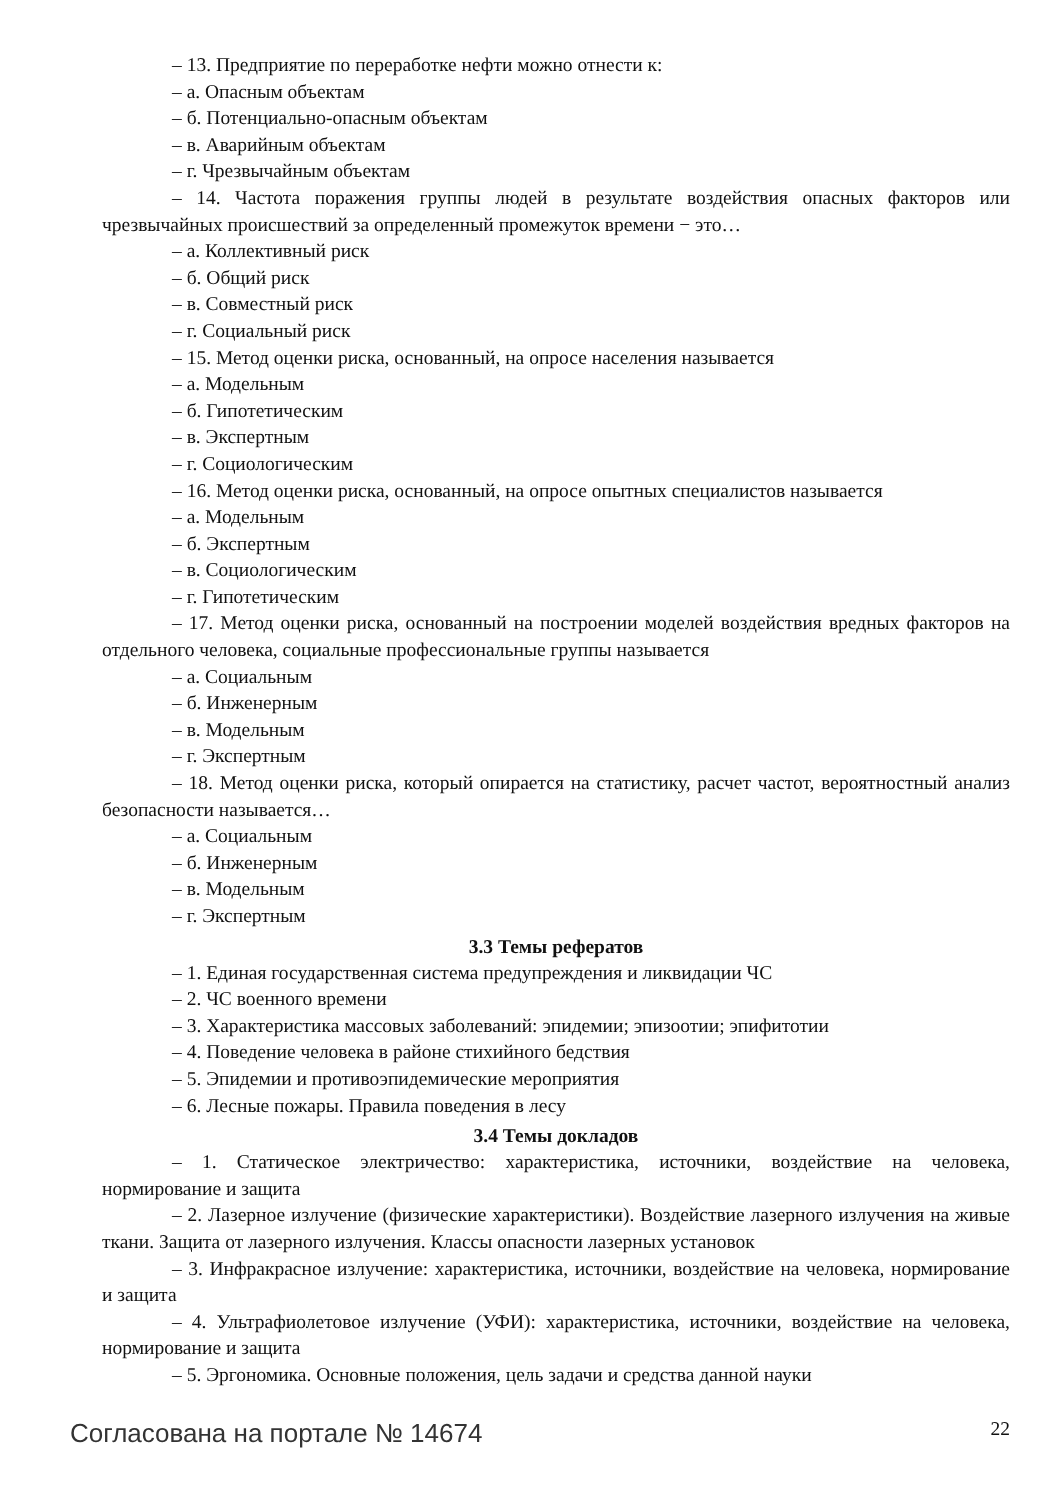– 13. Предприятие по переработке нефти можно отнести к:
– а. Опасным объектам
– б. Потенциально-опасным объектам
– в. Аварийным объектам
– г. Чрезвычайным объектам
– 14. Частота поражения группы людей в результате воздействия опасных факторов или чрезвычайных происшествий за определенный промежуток времени − это…
– а. Коллективный риск
– б. Общий риск
– в. Совместный риск
– г. Социальный риск
– 15. Метод оценки риска, основанный, на опросе населения называется
– а. Модельным
– б. Гипотетическим
– в. Экспертным
– г. Социологическим
– 16. Метод оценки риска, основанный, на опросе опытных специалистов называется
– а. Модельным
– б. Экспертным
– в. Социологическим
– г. Гипотетическим
– 17. Метод оценки риска, основанный на построении моделей воздействия вредных факторов на отдельного человека, социальные профессиональные группы называется
– а. Социальным
– б. Инженерным
– в. Модельным
– г. Экспертным
– 18. Метод оценки риска, который опирается на статистику, расчет частот, вероятностный анализ безопасности называется…
– а. Социальным
– б. Инженерным
– в. Модельным
– г. Экспертным
3.3 Темы рефератов
– 1. Единая государственная система предупреждения и ликвидации ЧС
– 2. ЧС военного времени
– 3. Характеристика массовых заболеваний: эпидемии; эпизоотии; эпифитотии
– 4. Поведение человека в районе стихийного бедствия
– 5. Эпидемии и противоэпидемические мероприятия
– 6. Лесные пожары. Правила поведения в лесу
3.4 Темы докладов
– 1. Статическое электричество: характеристика, источники, воздействие на человека, нормирование и защита
– 2. Лазерное излучение (физические характеристики). Воздействие лазерного излучения на живые ткани. Защита от лазерного излучения. Классы опасности лазерных установок
– 3. Инфракрасное излучение: характеристика, источники, воздействие на человека, нормирование и защита
– 4. Ультрафиолетовое излучение (УФИ): характеристика, источники, воздействие на человека, нормирование и защита
– 5. Эргономика. Основные положения, цель задачи и средства данной науки
Согласована на портале № 14674 22